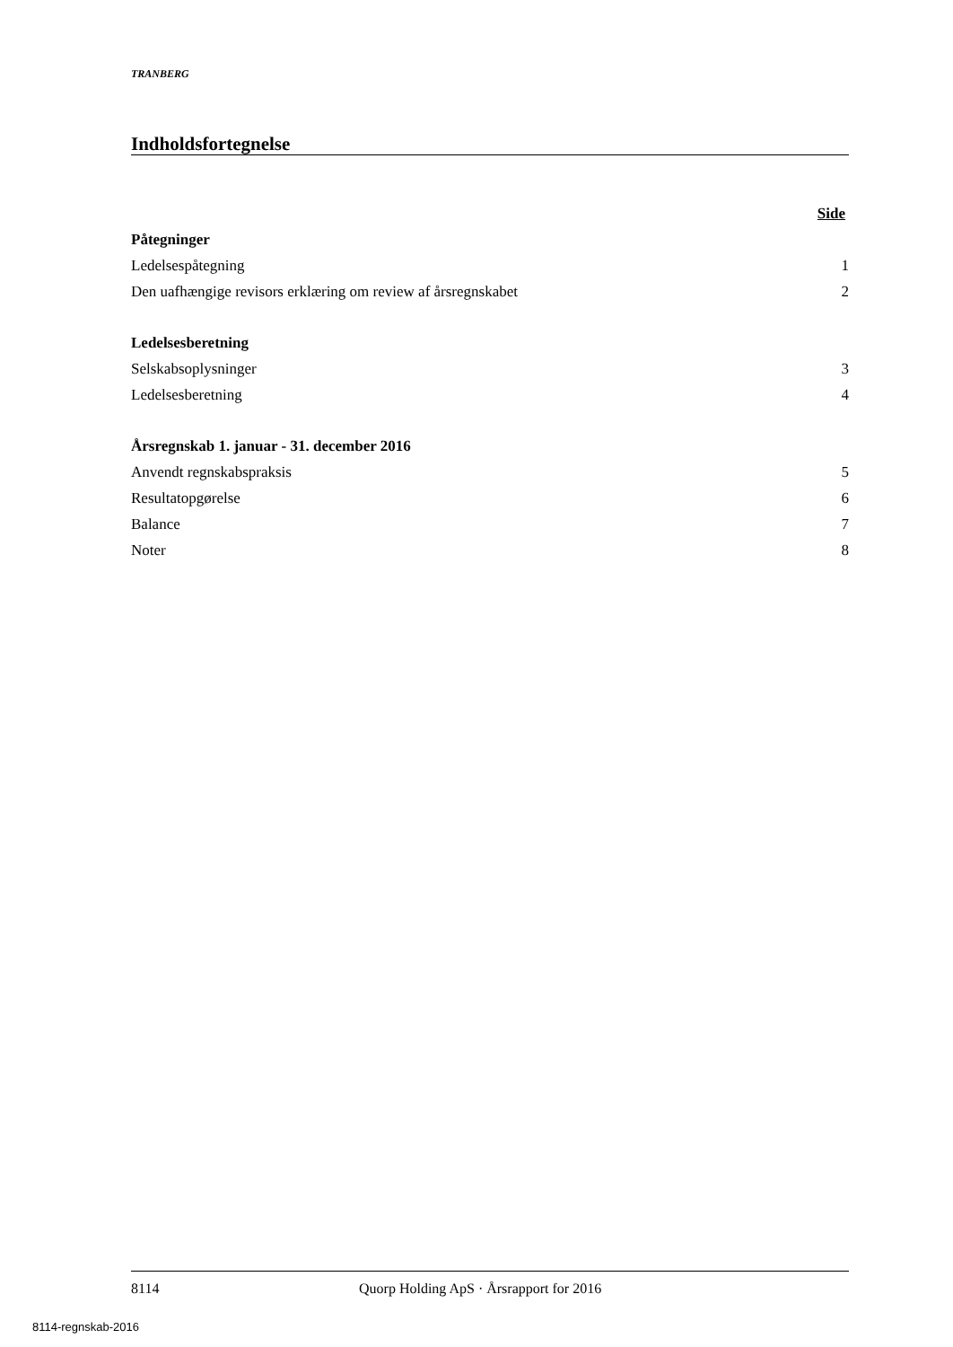TRANBERG
Indholdsfortegnelse
| | Side |
| Påtegninger | |
| Ledelsespåtegning | 1 |
| Den uafhængige revisors erklæring om review af årsregnskabet | 2 |
| Ledelsesberetning | |
| Selskabsoplysninger | 3 |
| Ledelsesberetning | 4 |
| Årsregnskab 1. januar - 31. december 2016 | |
| Anvendt regnskabspraksis | 5 |
| Resultatopgørelse | 6 |
| Balance | 7 |
| Noter | 8 |
8114 Quorp Holding ApS · Årsrapport for 2016
8114-regnskab-2016